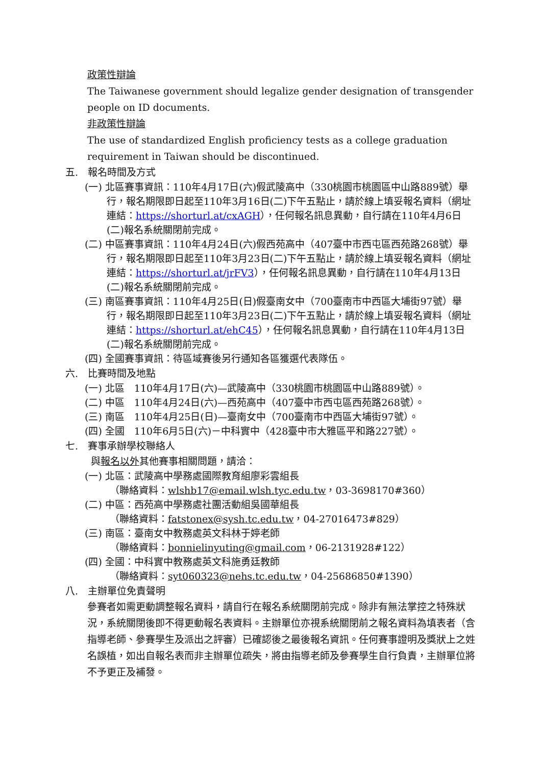政策性辯論
The Taiwanese government should legalize gender designation of transgender people on ID documents.
非政策性辯論
The use of standardized English proficiency tests as a college graduation requirement in Taiwan should be discontinued.
五.　報名時間及方式
(一) 北區賽事資訊：110年4月17日(六)假武陵高中（330桃園市桃園區中山路889號）舉行，報名期限即日起至110年3月16日(二)下午五點止，請於線上填妥報名資料（網址連結：https://shorturl.at/cxAGH），任何報名訊息異動，自行請在110年4月6日(二)報名系統關閉前完成。
(二) 中區賽事資訊：110年4月24日(六)假西苑高中（407臺中市西屯區西苑路268號）舉行，報名期限即日起至110年3月23日(二)下午五點止，請於線上填妥報名資料（網址連結：https://shorturl.at/jrFV3），任何報名訊息異動，自行請在110年4月13日(二)報名系統關閉前完成。
(三) 南區賽事資訊：110年4月25日(日)假臺南女中（700臺南市中西區大埔街97號）舉行，報名期限即日起至110年3月23日(二)下午五點止，請於線上填妥報名資料（網址連結：https://shorturl.at/ehC45），任何報名訊息異動，自行請在110年4月13日(二)報名系統關閉前完成。
(四) 全國賽事資訊：待區域賽後另行通知各區獲選代表隊伍。
六.　比賽時間及地點
(一) 北區　110年4月17日(六)—武陵高中（330桃園市桃園區中山路889號）。
(二) 中區　110年4月24日(六)—西苑高中（407臺中市西屯區西苑路268號）。
(三) 南區　110年4月25日(日)—臺南女中（700臺南市中西區大埔街97號）。
(四) 全國　110年6月5日(六)－中科實中（428臺中市大雅區平和路227號）。
七.　賽事承辦學校聯絡人
與報名以外其他賽事相關問題，請洽：
(一) 北區：武陵高中學務處國際教育組廖彩雲組長
（聯絡資料：wlshb17@email.wlsh.tyc.edu.tw，03-3698170#360）
(二) 中區：西苑高中學務處社團活動組吳國華組長
（聯絡資料：fatstonex@sysh.tc.edu.tw，04-27016473#829）
(三) 南區：臺南女中教務處英文科林于婷老師
（聯絡資料：bonnielinyuting@gmail.com，06-2131928#122）
(四) 全國：中科實中教務處英文科施勇廷教師
（聯絡資料：syt060323@nehs.tc.edu.tw，04-25686850#1390）
八.　主辦單位免責聲明
參賽者如需更動調整報名資料，請自行在報名系統關閉前完成。除非有無法掌控之特殊狀況，系統關閉後即不得更動報名表資料。主辦單位亦視系統關閉前之報名資料為填表者（含指導老師、參賽學生及派出之評審）已確認後之最後報名資訊。任何賽事證明及獎狀上之姓名誤植，如出自報名表而非主辦單位疏失，將由指導老師及參賽學生自行負責，主辦單位將不予更正及補發。